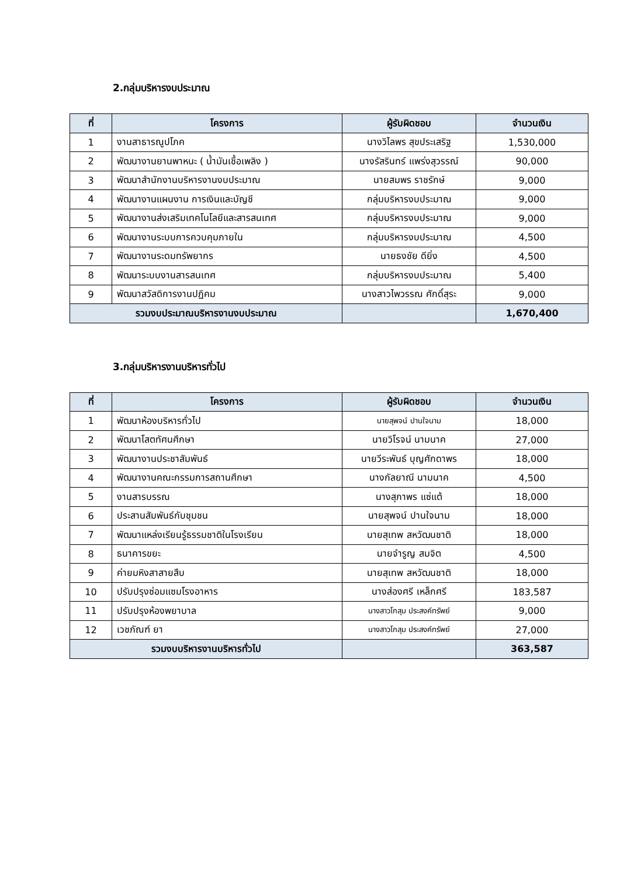2.กลุ่มบริหารงบประมาณ
| ที่ | โครงการ | ผู้รับผิดชอบ | จำนวนเงิน |
| --- | --- | --- | --- |
| 1 | งานสาธารณูปโภค | นางวิไลพร สุขประเสริฐ | 1,530,000 |
| 2 | พัฒนางานยานพาหนะ ( น้ำมันเชื้อเพลิง ) | นางรัสรินทร์ แพร่งสุวรรณ์ | 90,000 |
| 3 | พัฒนาสำนักงานบริหารงานงบประมาณ | นายสมพร ราชรักษ์ | 9,000 |
| 4 | พัฒนางานแผนงาน การเงินและบัญชี | กลุ่มบริหารงบประมาณ | 9,000 |
| 5 | พัฒนางานส่งเสริมเทคโนโลยีและสารสนเทศ | กลุ่มบริหารงบประมาณ | 9,000 |
| 6 | พัฒนางานระบบการควบคุมภายใน | กลุ่มบริหารงบประมาณ | 4,500 |
| 7 | พัฒนางานระดมทรัพยากร | นายธงชัย ดียิ่ง | 4,500 |
| 8 | พัฒนาระบบงานสารสนเทศ | กลุ่มบริหารงบประมาณ | 5,400 |
| 9 | พัฒนาสวัสดิการงานปฏิคม | นางสาวไพวรรณ ศักดิ์สุระ | 9,000 |
| รวมงบประมาณบริหารงานงบประมาณ | | | 1,670,400 |
3.กลุ่มบริหารงานบริหารทั่วไป
| ที่ | โครงการ | ผู้รับผิดชอบ | จำนวนเงิน |
| --- | --- | --- | --- |
| 1 | พัฒนาห้องบริหารทั่วไป | นายสุพจน์ ปานใจนาม | 18,000 |
| 2 | พัฒนาโสตทัศนศึกษา | นายวิโรจน์ นามนาค | 27,000 |
| 3 | พัฒนางานประชาสัมพันธ์ | นายวีระพันธ์ บุญศักดาพร | 18,000 |
| 4 | พัฒนางานคณะกรรมการสถานศึกษา | นางกัลยาณี นามนาค | 4,500 |
| 5 | งานสารบรรณ | นางสุภาพร แซ่แต้ | 18,000 |
| 6 | ประสานสัมพันธ์กับชุมชน | นายสุพจน์ ปานใจนาม | 18,000 |
| 7 | พัฒนาแหล่งเรียนรู้ธรรมชาติในโรงเรียน | นายสุเทพ สหวัฒนชาติ | 18,000 |
| 8 | ธนาคารขยะ | นายจำรูญ สมจิต | 4,500 |
| 9 | ค่ายมหิงสาสายสืบ | นายสุเทพ สหวัฒนชาติ | 18,000 |
| 10 | ปรับปรุงซ่อมแซมโรงอาหาร | นางส่องศรี เหล็กศรี | 183,587 |
| 11 | ปรับปรุงห้องพยาบาล | นางสาวโกสุม ประสงค์ทรัพย์ | 9,000 |
| 12 | เวชภัณฑ์ ยา | นางสาวโกสุม ประสงค์ทรัพย์ | 27,000 |
| รวมงบบริหารงานบริหารทั่วไป | | | 363,587 |